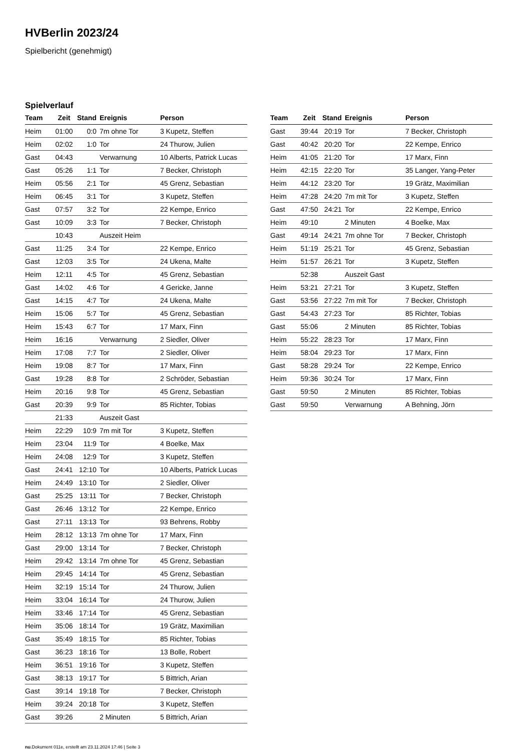HVBerlin 2023/24
Spielbericht (genehmigt)
Spielverlauf
| Team | Zeit | Stand | Ereignis | Person |
| --- | --- | --- | --- | --- |
| Heim | 01:00 | 0:0 | 7m ohne Tor | 3 Kupetz, Steffen |
| Heim | 02:02 | 1:0 | Tor | 24 Thurow, Julien |
| Gast | 04:43 | | Verwarnung | 10 Alberts, Patrick Lucas |
| Gast | 05:26 | 1:1 | Tor | 7 Becker, Christoph |
| Heim | 05:56 | 2:1 | Tor | 45 Grenz, Sebastian |
| Heim | 06:45 | 3:1 | Tor | 3 Kupetz, Steffen |
| Gast | 07:57 | 3:2 | Tor | 22 Kempe, Enrico |
| Gast | 10:09 | 3:3 | Tor | 7 Becker, Christoph |
| | 10:43 | | Auszeit Heim | |
| Gast | 11:25 | 3:4 | Tor | 22 Kempe, Enrico |
| Gast | 12:03 | 3:5 | Tor | 24 Ukena, Malte |
| Heim | 12:11 | 4:5 | Tor | 45 Grenz, Sebastian |
| Gast | 14:02 | 4:6 | Tor | 4 Gericke, Janne |
| Gast | 14:15 | 4:7 | Tor | 24 Ukena, Malte |
| Heim | 15:06 | 5:7 | Tor | 45 Grenz, Sebastian |
| Heim | 15:43 | 6:7 | Tor | 17 Marx, Finn |
| Heim | 16:16 | | Verwarnung | 2 Siedler, Oliver |
| Heim | 17:08 | 7:7 | Tor | 2 Siedler, Oliver |
| Heim | 19:08 | 8:7 | Tor | 17 Marx, Finn |
| Gast | 19:28 | 8:8 | Tor | 2 Schröder, Sebastian |
| Heim | 20:16 | 9:8 | Tor | 45 Grenz, Sebastian |
| Gast | 20:39 | 9:9 | Tor | 85 Richter, Tobias |
| | 21:33 | | Auszeit Gast | |
| Heim | 22:29 | 10:9 | 7m mit Tor | 3 Kupetz, Steffen |
| Heim | 23:04 | 11:9 | Tor | 4 Boelke, Max |
| Heim | 24:08 | 12:9 | Tor | 3 Kupetz, Steffen |
| Gast | 24:41 | 12:10 | Tor | 10 Alberts, Patrick Lucas |
| Heim | 24:49 | 13:10 | Tor | 2 Siedler, Oliver |
| Gast | 25:25 | 13:11 | Tor | 7 Becker, Christoph |
| Gast | 26:46 | 13:12 | Tor | 22 Kempe, Enrico |
| Gast | 27:11 | 13:13 | Tor | 93 Behrens, Robby |
| Heim | 28:12 | 13:13 | 7m ohne Tor | 17 Marx, Finn |
| Gast | 29:00 | 13:14 | Tor | 7 Becker, Christoph |
| Heim | 29:42 | 13:14 | 7m ohne Tor | 45 Grenz, Sebastian |
| Heim | 29:45 | 14:14 | Tor | 45 Grenz, Sebastian |
| Heim | 32:19 | 15:14 | Tor | 24 Thurow, Julien |
| Heim | 33:04 | 16:14 | Tor | 24 Thurow, Julien |
| Heim | 33:46 | 17:14 | Tor | 45 Grenz, Sebastian |
| Heim | 35:06 | 18:14 | Tor | 19 Grätz, Maximilian |
| Gast | 35:49 | 18:15 | Tor | 85 Richter, Tobias |
| Gast | 36:23 | 18:16 | Tor | 13 Bolle, Robert |
| Heim | 36:51 | 19:16 | Tor | 3 Kupetz, Steffen |
| Gast | 38:13 | 19:17 | Tor | 5 Bittrich, Arian |
| Gast | 39:14 | 19:18 | Tor | 7 Becker, Christoph |
| Heim | 39:24 | 20:18 | Tor | 3 Kupetz, Steffen |
| Gast | 39:26 | | 2 Minuten | 5 Bittrich, Arian |
| Team | Zeit | Stand | Ereignis | Person |
| --- | --- | --- | --- | --- |
| Gast | 39:44 | 20:19 | Tor | 7 Becker, Christoph |
| Gast | 40:42 | 20:20 | Tor | 22 Kempe, Enrico |
| Heim | 41:05 | 21:20 | Tor | 17 Marx, Finn |
| Heim | 42:15 | 22:20 | Tor | 35 Langer, Yang-Peter |
| Heim | 44:12 | 23:20 | Tor | 19 Grätz, Maximilian |
| Heim | 47:28 | 24:20 | 7m mit Tor | 3 Kupetz, Steffen |
| Gast | 47:50 | 24:21 | Tor | 22 Kempe, Enrico |
| Heim | 49:10 | | 2 Minuten | 4 Boelke, Max |
| Gast | 49:14 | 24:21 | 7m ohne Tor | 7 Becker, Christoph |
| Heim | 51:19 | 25:21 | Tor | 45 Grenz, Sebastian |
| Heim | 51:57 | 26:21 | Tor | 3 Kupetz, Steffen |
| | 52:38 | | Auszeit Gast | |
| Heim | 53:21 | 27:21 | Tor | 3 Kupetz, Steffen |
| Gast | 53:56 | 27:22 | 7m mit Tor | 7 Becker, Christoph |
| Gast | 54:43 | 27:23 | Tor | 85 Richter, Tobias |
| Gast | 55:06 | | 2 Minuten | 85 Richter, Tobias |
| Heim | 55:22 | 28:23 | Tor | 17 Marx, Finn |
| Heim | 58:04 | 29:23 | Tor | 17 Marx, Finn |
| Gast | 58:28 | 29:24 | Tor | 22 Kempe, Enrico |
| Heim | 59:36 | 30:24 | Tor | 17 Marx, Finn |
| Gast | 59:50 | | 2 Minuten | 85 Richter, Tobias |
| Gast | 59:50 | | Verwarnung | A Behning, Jörn |
nu.Dokument 011e, erstellt am 23.11.2024 17:46 | Seite 3